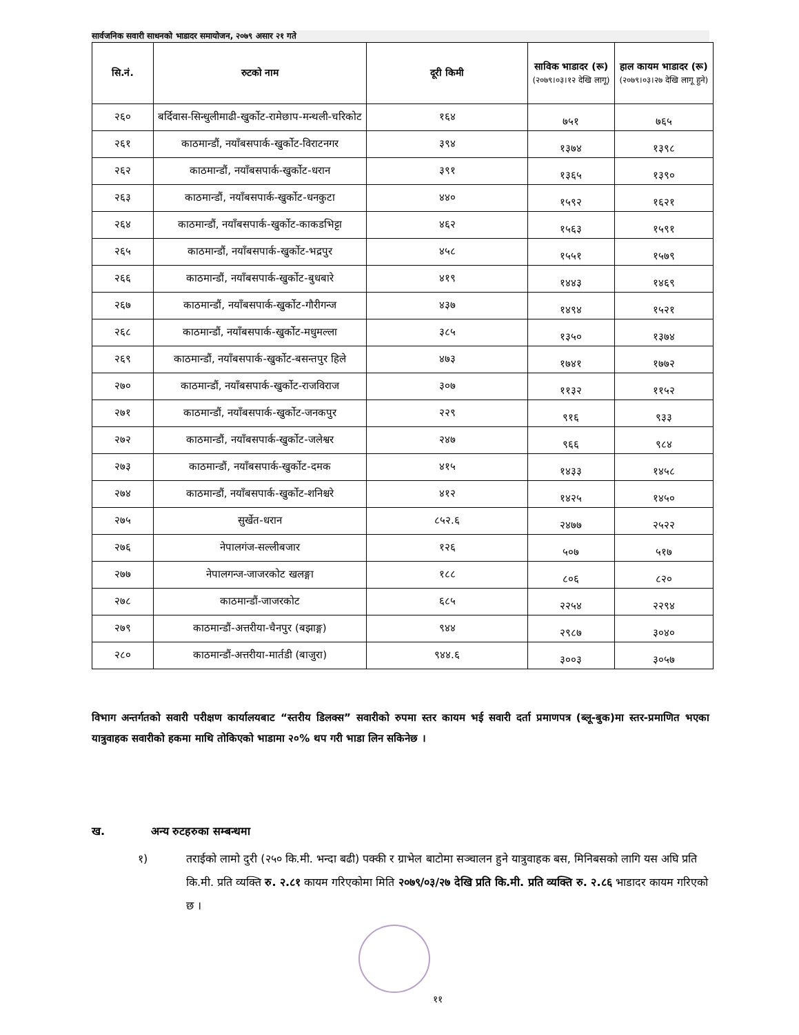सार्वजनिक सवारी साधनको भाडादर समायोजन, २०७९ असार २१ गते
| सि.नं. | रुटको नाम | दूरी किमी | साविक भाडादर (रू) (२०७९।०३।१२ देखि लागू) | हाल कायम भाडादर (रू) (२०७९।०३।२७ देखि लागू हुने) |
| --- | --- | --- | --- | --- |
| २६० | बर्दिवास-सिन्धुलीमाढी-खुर्कोट-रामेछाप-मन्थली-चरिकोट | १६४ | ७५१ | ७६५ |
| २६१ | काठमान्डौं, नयाँबसपार्क-खुर्कोट-विराटनगर | ३९४ | १३७४ | १३९८ |
| २६२ | काठमान्डौं, नयाँबसपार्क-खुर्कोट-धरान | ३९१ | १३६५ | १३९० |
| २६३ | काठमान्डौं, नयाँबसपार्क-खुर्कोट-धनकुटा | ४४० | १५९२ | १६२१ |
| २६४ | काठमान्डौं, नयाँबसपार्क-खुर्कोट-काकडभिट्टा | ४६२ | १५६३ | १५९१ |
| २६५ | काठमान्डौं, नयाँबसपार्क-खुर्कोट-भद्रपुर | ४५८ | १५५१ | १५७९ |
| २६६ | काठमान्डौं, नयाँबसपार्क-खुर्कोट-बुधबारे | ४१९ | १४४३ | १४६९ |
| २६७ | काठमान्डौं, नयाँबसपार्क-खुर्कोट-गौरीगन्ज | ४३७ | १४९४ | १५२१ |
| २६८ | काठमान्डौं, नयाँबसपार्क-खुर्कोट-मधुमल्ला | ३८५ | १३५० | १३७४ |
| २६९ | काठमान्डौं, नयाँबसपार्क-खुर्कोट-बसन्तपुर हिले | ४७३ | १७४१ | १७७२ |
| २७० | काठमान्डौं, नयाँबसपार्क-खुर्कोट-राजविराज | ३०७ | ११३२ | ११५२ |
| २७१ | काठमान्डौं, नयाँबसपार्क-खुर्कोट-जनकपुर | २२९ | ९१६ | ९३३ |
| २७२ | काठमान्डौं, नयाँबसपार्क-खुर्कोट-जलेश्वर | २४७ | ९६६ | ९८४ |
| २७३ | काठमान्डौं, नयाँबसपार्क-खुर्कोट-दमक | ४१५ | १४३३ | १४५८ |
| २७४ | काठमान्डौं, नयाँबसपार्क-खुर्कोट-शनिश्चरे | ४१२ | १४२५ | १४५० |
| २७५ | सुर्खेत-धरान | ८५२.६ | २४७७ | २५२२ |
| २७६ | नेपालगंज-सल्लीबजार | १२६ | ५०७ | ५१७ |
| २७७ | नेपालगन्ज-जाजरकोट खलङ्गा | १८८ | ८०६ | ८२० |
| २७८ | काठमान्डौं-जाजरकोट | ६८५ | २२५४ | २२९४ |
| २७९ | काठमान्डौं-अत्तरीया-चैनपुर (बझाङ्ग) | ९४४ | २९८७ | ३०४० |
| २८० | काठमान्डौं-अत्तरीया-मार्तडी (बाजुरा) | ९४४.६ | ३००३ | ३०५७ |
विभाग अन्तर्गतको सवारी परीक्षण कार्यालयबाट “स्तरीय डिलक्स” सवारीको रुपमा स्तर कायम भई सवारी दर्ता प्रमाणपत्र (ब्लू-बुक)मा स्तर-प्रमाणित भएका यात्रुवाहक सवारीको हकमा माथि तोकिएको भाडामा २०% थप गरी भाडा लिन सकिनेछ ।
ख. अन्य रुटहरुका सम्बन्धमा
१) तराईको लामो दुरी (२५० कि.मी. भन्दा बढी) पक्की र ग्राभेल बाटोमा सञ्चालन हुने यात्रुवाहक बस, मिनिबसको लागि यस अघि प्रति कि.मी. प्रति व्यक्ति रु. २.८१ कायम गरिएकोमा मिति २०७९/०३/२७ देखि प्रति कि.मी. प्रति व्यक्ति रु. २.८६ भाडादर कायम गरिएको छ ।
११